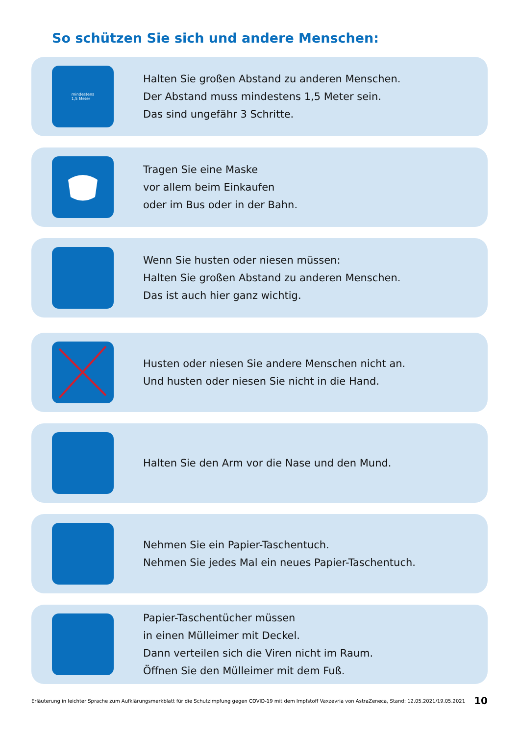So schützen Sie sich und andere Menschen:
mindestens
1,5 Meter
Halten Sie großen Abstand zu anderen Menschen.
Der Abstand muss mindestens 1,5 Meter sein.
Das sind ungefähr 3 Schritte.
Tragen Sie eine Maske
vor allem beim Einkaufen
oder im Bus oder in der Bahn.
Wenn Sie husten oder niesen müssen:
Halten Sie großen Abstand zu anderen Menschen.
Das ist auch hier ganz wichtig.
Husten oder niesen Sie andere Menschen nicht an.
Und husten oder niesen Sie nicht in die Hand.
Halten Sie den Arm vor die Nase und den Mund.
Nehmen Sie ein Papier-Taschentuch.
Nehmen Sie jedes Mal ein neues Papier-Taschentuch.
Papier-Taschentücher müssen
in einen Mülleimer mit Deckel.
Dann verteilen sich die Viren nicht im Raum.
Öffnen Sie den Mülleimer mit dem Fuß.
Erläuterung in leichter Sprache zum Aufklärungsmerkblatt für die Schutzimpfung gegen COVID-19 mit dem Impfstoff Vaxzevria von AstraZeneca, Stand: 12.05.2021/19.05.2021 10